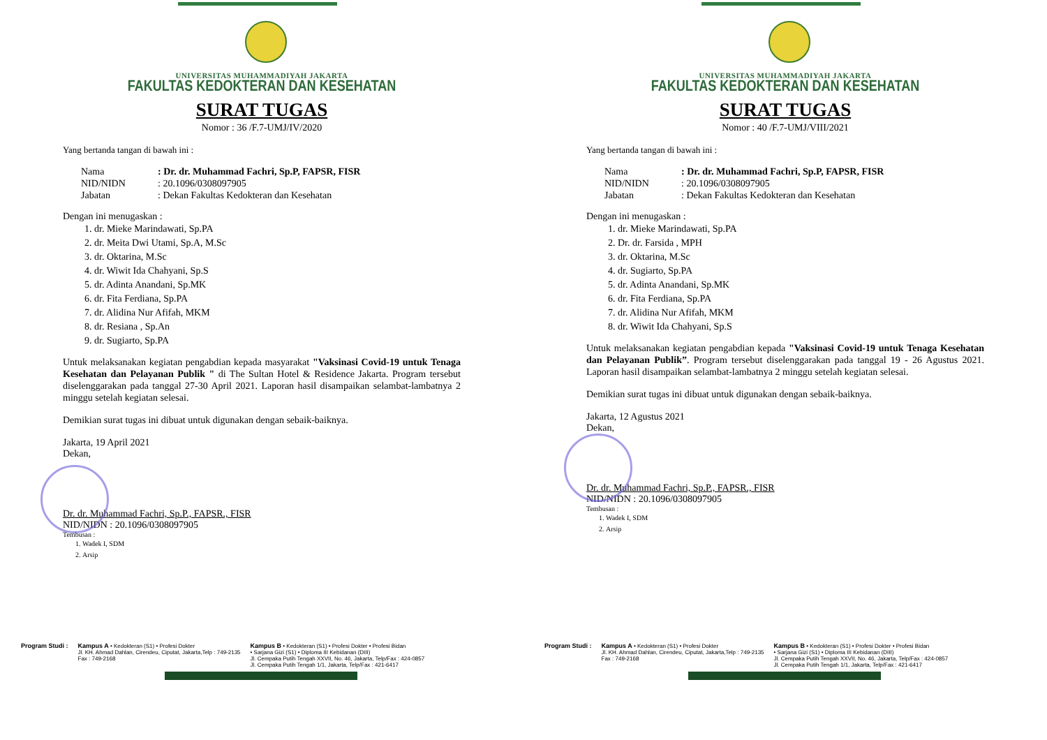UNIVERSITAS MUHAMMADIYAH JAKARTA
FAKULTAS KEDOKTERAN DAN KESEHATAN
SURAT TUGAS
Nomor : 36 /F.7-UMJ/IV/2020
Yang bertanda tangan di bawah ini :
Nama: Dr. dr. Muhammad Fachri, Sp.P, FAPSR, FISR
NID/NIDN: 20.1096/0308097905
Jabatan: Dekan Fakultas Kedokteran dan Kesehatan
Dengan ini menugaskan :
1. dr. Mieke Marindawati, Sp.PA
2. dr. Meita Dwi Utami, Sp.A, M.Sc
3. dr. Oktarina, M.Sc
4. dr. Wiwit Ida Chahyani, Sp.S
5. dr. Adinta Anandani, Sp.MK
6. dr. Fita Ferdiana, Sp.PA
7. dr. Alidina Nur Afifah, MKM
8. dr. Resiana , Sp.An
9. dr. Sugiarto, Sp.PA
Untuk melaksanakan kegiatan pengabdian kepada masyarakat "Vaksinasi Covid-19 untuk Tenaga Kesehatan dan Pelayanan Publik " di The Sultan Hotel & Residence Jakarta. Program tersebut diselenggarakan pada tanggal 27-30 April 2021. Laporan hasil disampaikan selambat-lambatnya 2 minggu setelah kegiatan selesai.
Demikian surat tugas ini dibuat untuk digunakan dengan sebaik-baiknya.
Jakarta, 19 April 2021
Dekan,
Dr. dr. Muhammad Fachri, Sp.P., FAPSR., FISR
NID/NIDN : 20.1096/0308097905
Tembusan :
1. Wadek I, SDM
2. Arsip
Program Studi : Kampus A • Kedokteran (S1) • Profesi Dokter
Jl. KH. Ahmad Dahlan, Cirendeu, Ciputat, Jakarta,Telp : 749-2135
Fax : 749-2168
Kampus B • Kedokteran (S1) • Profesi Dokter • Profesi Bidan
• Sarjana Gizi (S1) • Diploma III Kebidanan (DIII)
Jl. Cempaka Putih Tengah XXVII, No. 46, Jakarta, Telp/Fax : 424-0857
Jl. Cempaka Putih Tengah 1/1, Jakarta, Telp/Fax : 421-6417
UNIVERSITAS MUHAMMADIYAH JAKARTA
FAKULTAS KEDOKTERAN DAN KESEHATAN
SURAT TUGAS
Nomor : 40 /F.7-UMJ/VIII/2021
Yang bertanda tangan di bawah ini :
Nama: Dr. dr. Muhammad Fachri, Sp.P, FAPSR, FISR
NID/NIDN: 20.1096/0308097905
Jabatan: Dekan Fakultas Kedokteran dan Kesehatan
Dengan ini menugaskan :
1. dr. Mieke Marindawati, Sp.PA
2. Dr. dr. Farsida , MPH
3. dr. Oktarina, M.Sc
4. dr. Sugiarto, Sp.PA
5. dr. Adinta Anandani, Sp.MK
6. dr. Fita Ferdiana, Sp.PA
7. dr. Alidina Nur Afifah, MKM
8. dr. Wiwit Ida Chahyani, Sp.S
Untuk melaksanakan kegiatan pengabdian kepada "Vaksinasi Covid-19 untuk Tenaga Kesehatan dan Pelayanan Publik”. Program tersebut diselenggarakan pada tanggal 19 - 26 Agustus 2021. Laporan hasil disampaikan selambat-lambatnya 2 minggu setelah kegiatan selesai.
Demikian surat tugas ini dibuat untuk digunakan dengan sebaik-baiknya.
Jakarta, 12 Agustus 2021
Dekan,
Dr. dr. Muhammad Fachri, Sp.P., FAPSR., FISR
NID/NIDN : 20.1096/0308097905
Tembusan :
1. Wadek I, SDM
2. Arsip
Program Studi : Kampus A • Kedokteran (S1) • Profesi Dokter
Jl. KH. Ahmad Dahlan, Cirendeu, Ciputat, Jakarta,Telp : 749-2135
Fax : 749-2168
Kampus B • Kedokteran (S1) • Profesi Dokter • Profesi Bidan
• Sarjana Gizi (S1) • Diploma III Kebidanan (DIII)
Jl. Cempaka Putih Tengah XXVII, No. 46, Jakarta, Telp/Fax : 424-0857
Jl. Cempaka Putih Tengah 1/1, Jakarta, Telp/Fax : 421-6417